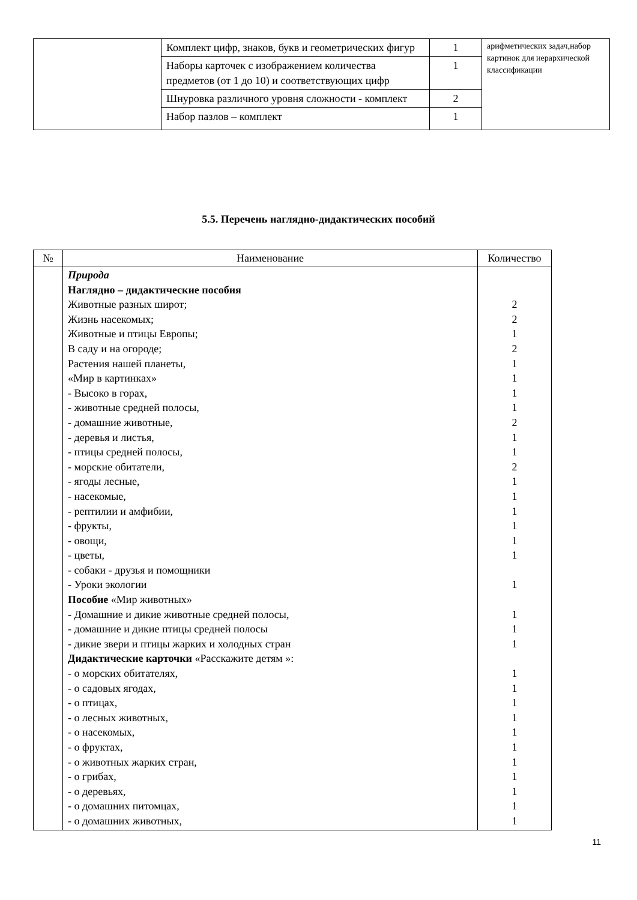| | Комплект цифр, знаков, букв и геометрических фигур | 1 | арифметических задач,набор картинок для иерархической классификации |
| | Наборы карточек с изображением количества предметов (от 1 до 10) и соответствующих цифр | 1 | |
| | Шнуровка различного уровня сложности - комплект | 2 | |
| | Набор пазлов – комплект | 1 | |
5.5. Перечень наглядно-дидактических пособий
| № | Наименование | Количество |
| --- | --- | --- |
| | Природа Наглядно – дидактические пособия Животные разных широт; Жизнь насекомых; Животные и птицы Европы; В саду и на огороде; Растения нашей планеты, «Мир в картинках» - Высоко в горах, - животные средней полосы, - домашние животные, - деревья и листья, - птицы средней полосы, - морские обитатели, - ягоды лесные, - насекомые, - рептилии и амфибии, - фрукты, - овощи, - цветы, - собаки - друзья и помощники - Уроки экологии Пособие «Мир животных» - Домашние и дикие животные средней полосы, - домашние и дикие птицы средней полосы - дикие звери и птицы жарких и холодных стран Дидактические карточки «Расскажите детям »: - о морских обитателях, - о садовых ягодах, - о птицах, - о лесных животных, - о насекомых, - о фруктах, - о животных жарких стран, - о грибах, - о деревьях, - о домашних питомцах, - о домашних животных, | 2 2 1 2 1 1 1 1 2 1 1 2 1 1 1 1 1 1 1 1 1 1 1 1 1 1 1 1 1 1 1 1 1 |
11